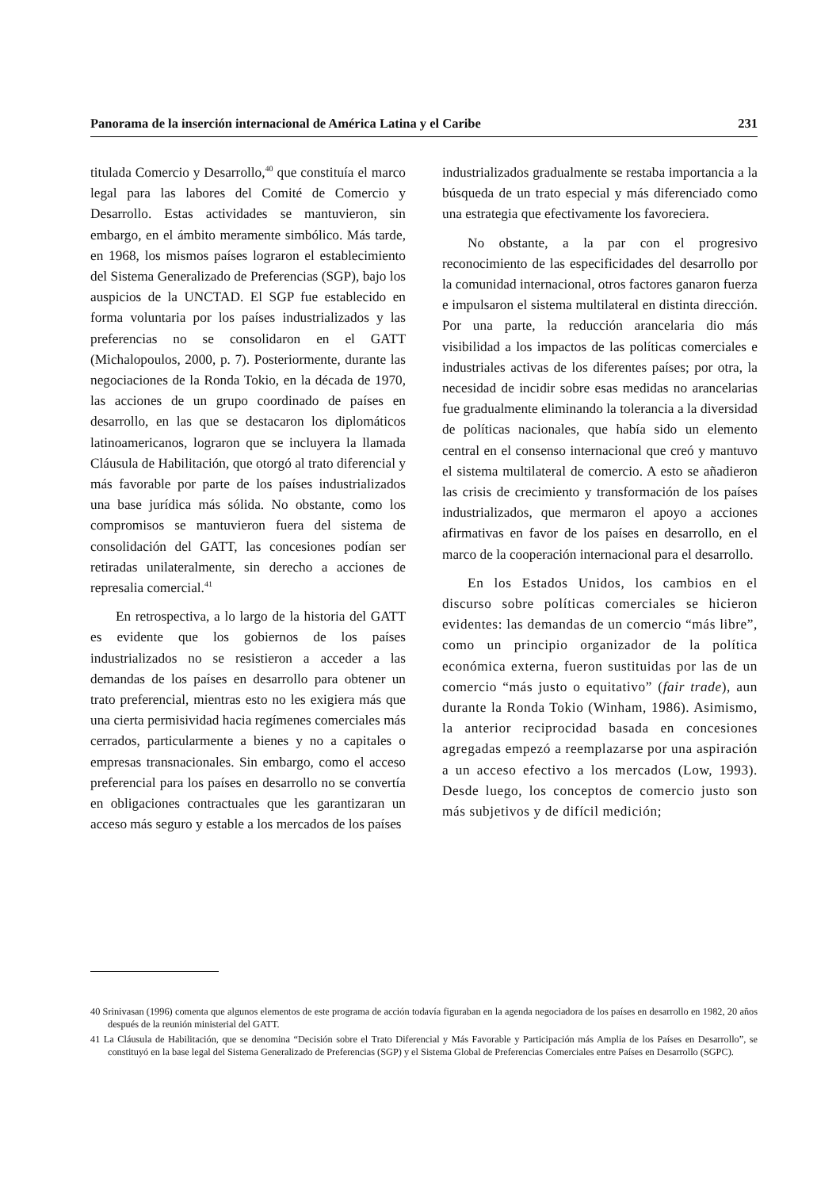Panorama de la inserción internacional de América Latina y el Caribe 231
titulada Comercio y Desarrollo,<sup>40</sup> que constituía el marco legal para las labores del Comité de Comercio y Desarrollo. Estas actividades se mantuvieron, sin embargo, en el ámbito meramente simbólico. Más tarde, en 1968, los mismos países lograron el establecimiento del Sistema Generalizado de Preferencias (SGP), bajo los auspicios de la UNCTAD. El SGP fue establecido en forma voluntaria por los países industrializados y las preferencias no se consolidaron en el GATT (Michalopoulos, 2000, p. 7). Posteriormente, durante las negociaciones de la Ronda Tokio, en la década de 1970, las acciones de un grupo coordinado de países en desarrollo, en las que se destacaron los diplomáticos latinoamericanos, lograron que se incluyera la llamada Cláusula de Habilitación, que otorgó al trato diferencial y más favorable por parte de los países industrializados una base jurídica más sólida. No obstante, como los compromisos se mantuvieron fuera del sistema de consolidación del GATT, las concesiones podían ser retiradas unilateralmente, sin derecho a acciones de represalia comercial.<sup>41</sup>
En retrospectiva, a lo largo de la historia del GATT es evidente que los gobiernos de los países industrializados no se resistieron a acceder a las demandas de los países en desarrollo para obtener un trato preferencial, mientras esto no les exigiera más que una cierta permisividad hacia regímenes comerciales más cerrados, particularmente a bienes y no a capitales o empresas transnacionales. Sin embargo, como el acceso preferencial para los países en desarrollo no se convertía en obligaciones contractuales que les garantizaran un acceso más seguro y estable a los mercados de los países
industrializados gradualmente se restaba importancia a la búsqueda de un trato especial y más diferenciado como una estrategia que efectivamente los favoreciera.
No obstante, a la par con el progresivo reconocimiento de las especificidades del desarrollo por la comunidad internacional, otros factores ganaron fuerza e impulsaron el sistema multilateral en distinta dirección. Por una parte, la reducción arancelaria dio más visibilidad a los impactos de las políticas comerciales e industriales activas de los diferentes países; por otra, la necesidad de incidir sobre esas medidas no arancelarias fue gradualmente eliminando la tolerancia a la diversidad de políticas nacionales, que había sido un elemento central en el consenso internacional que creó y mantuvo el sistema multilateral de comercio. A esto se añadieron las crisis de crecimiento y transformación de los países industrializados, que mermaron el apoyo a acciones afirmativas en favor de los países en desarrollo, en el marco de la cooperación internacional para el desarrollo.
En los Estados Unidos, los cambios en el discurso sobre políticas comerciales se hicieron evidentes: las demandas de un comercio “más libre”, como un principio organizador de la política económica externa, fueron sustituidas por las de un comercio “más justo o equitativo” (fair trade), aun durante la Ronda Tokio (Winham, 1986). Asimismo, la anterior reciprocidad basada en concesiones agregadas empezó a reemplazarse por una aspiración a un acceso efectivo a los mercados (Low, 1993). Desde luego, los conceptos de comercio justo son más subjetivos y de difícil medición;
40 Srinivasan (1996) comenta que algunos elementos de este programa de acción todavía figuraban en la agenda negociadora de los países en desarrollo en 1982, 20 años después de la reunión ministerial del GATT.
41 La Cláusula de Habilitación, que se denomina “Decisión sobre el Trato Diferencial y Más Favorable y Participación más Amplia de los Países en Desarrollo”, se constituyó en la base legal del Sistema Generalizado de Preferencias (SGP) y el Sistema Global de Preferencias Comerciales entre Países en Desarrollo (SGPC).